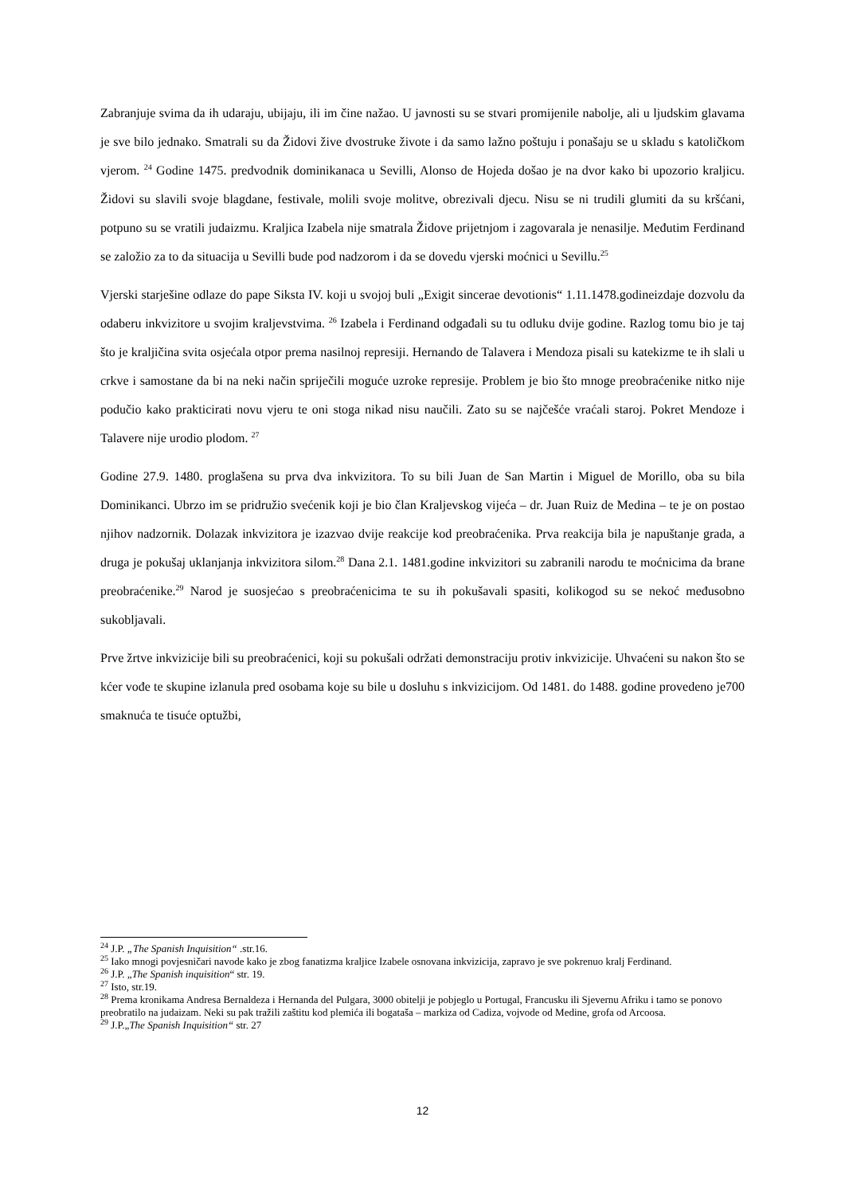Zabranjuje svima da ih udaraju, ubijaju, ili im čine nažao. U javnosti su se stvari promijenile nabolje, ali u ljudskim glavama je sve bilo jednako. Smatrali su da Židovi žive dvostruke živote i da samo lažno poštuju i ponašaju se u skladu s katoličkom vjerom. <sup>24</sup> Godine 1475. predvodnik dominikanaca u Sevilli, Alonso de Hojeda došao je na dvor kako bi upozorio kraljicu. Židovi su slavili svoje blagdane, festivale, molili svoje molitve, obrezivali djecu. Nisu se ni trudili glumiti da su kršćani, potpuno su se vratili judaizmu. Kraljica Izabela nije smatrala Židove prijetnjom i zagovarala je nenasilje. Međutim Ferdinand se založio za to da situacija u Sevilli bude pod nadzorom i da se dovedu vjerski moćnici u Sevillu.<sup>25</sup>
Vjerski starješine odlaze do pape Siksta IV. koji u svojoj buli „Exigit sincerae devotionis“ 1.11.1478.godineizdaje dozvolu da odaberu inkvizitore u svojim kraljevstvima. <sup>26</sup> Izabela i Ferdinand odgađali su tu odluku dvije godine. Razlog tomu bio je taj što je kraljičina svita osjećala otpor prema nasilnoj represiji. Hernando de Talavera i Mendoza pisali su katekizme te ih slali u crkve i samostane da bi na neki način spriječili moguće uzroke represije. Problem je bio što mnoge preobraćenike nitko nije podučio kako prakticirati novu vjeru te oni stoga nikad nisu naučili. Zato su se najčešće vraćali staroj. Pokret Mendoze i Talavere nije urodio plodom. <sup>27</sup>
Godine 27.9. 1480. proglašena su prva dva inkvizitora. To su bili Juan de San Martin i Miguel de Morillo, oba su bila Dominikanci. Ubrzo im se pridružio svećenik koji je bio član Kraljevskog vijeća – dr. Juan Ruiz de Medina – te je on postao njihov nadzornik. Dolazak inkvizitora je izazvao dvije reakcije kod preobraćenika. Prva reakcija bila je napuštanje grada, a druga je pokušaj uklanjanja inkvizitora silom.<sup>28</sup> Dana 2.1. 1481.godine inkvizitori su zabranili narodu te moćnicima da brane preobraćenike.<sup>29</sup> Narod je suosjećao s preobraćenicima te su ih pokušavali spasiti, kolikogod su se nekoć međusobno sukobljavali.
Prve žrtve inkvizicije bili su preobraćenici, koji su pokušali održati demonstraciju protiv inkvizicije. Uhvaćeni su nakon što se kćer vođe te skupine izlanula pred osobama koje su bile u dosluhu s inkvizicijom. Od 1481. do 1488. godine provedeno je700 smaknuća te tisuće optužbi,
<sup>24</sup> J.P. „The Spanish Inquisition“ .str.16.
<sup>25</sup> Iako mnogi povjesničari navode kako je zbog fanatizma kraljice Izabele osnovana inkvizicija, zapravo je sve pokrenuo kralj Ferdinand.
<sup>26</sup> J.P. „The Spanish inquisition“ str. 19.
<sup>27</sup> Isto, str.19.
<sup>28</sup> Prema kronikama Andresa Bernaldeza i Hernanda del Pulgara, 3000 obitelji je pobjeglo u Portugal, Francusku ili Sjevernu Afriku i tamo se ponovo preobratilo na judaizam. Neki su pak tražili zaštitu kod plemića ili bogataša – markiza od Cadiza, vojvode od Medine, grofa od Arcoosa.
<sup>29</sup> J.P.„The Spanish Inquisition“ str. 27
12